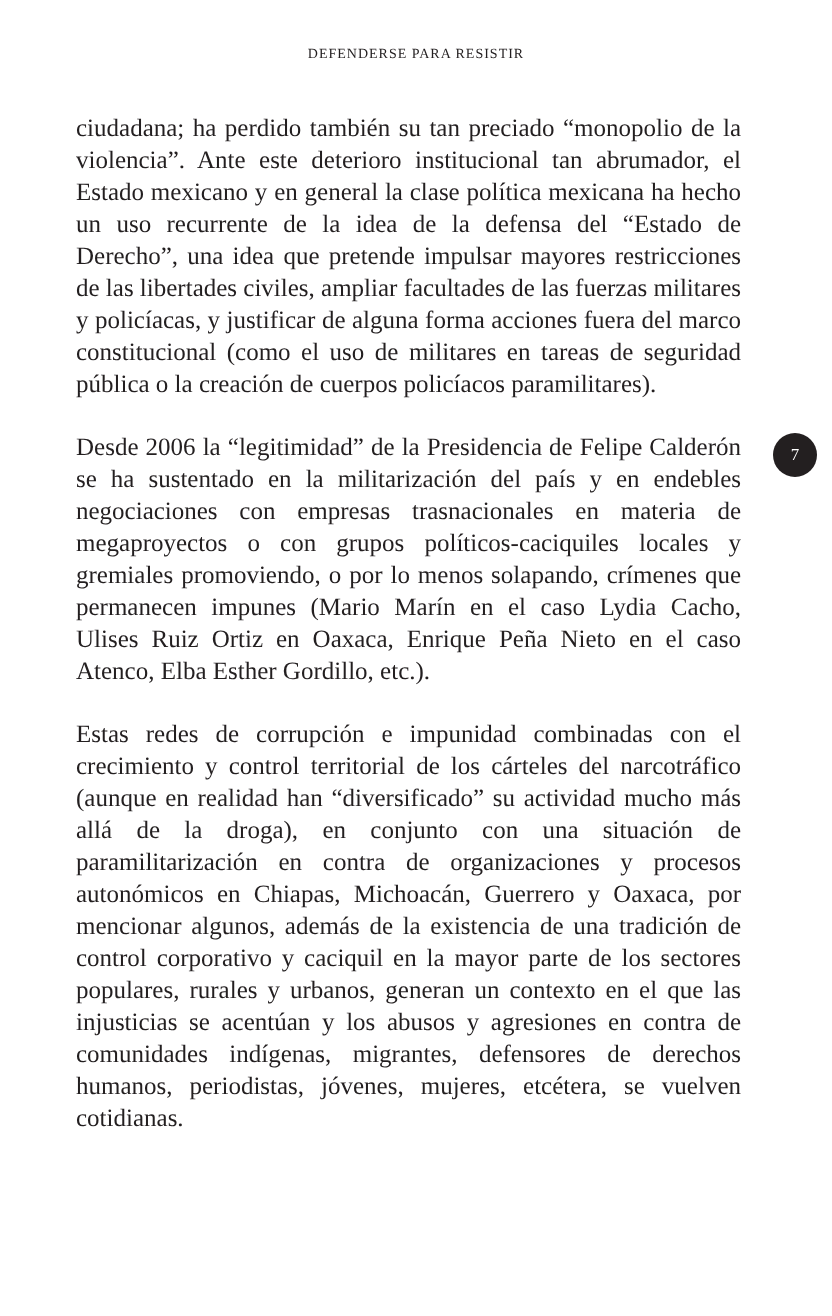DEFENDERSE PARA RESISTIR
ciudadana; ha perdido también su tan preciado “monopolio de la violencia”. Ante este deterioro institucional tan abrumador, el Estado mexicano y en general la clase política mexicana ha hecho un uso recurrente de la idea de la defensa del “Estado de Derecho”, una idea que pretende impulsar mayores restricciones de las libertades civiles, ampliar facultades de las fuerzas militares y policíacas, y justificar de alguna forma acciones fuera del marco constitucional (como el uso de militares en tareas de seguridad pública o la creación de cuerpos policíacos paramilitares).
Desde 2006 la “legitimidad” de la Presidencia de Felipe Calderón se ha sustentado en la militarización del país y en endebles negociaciones con empresas trasnacionales en materia de megaproyectos o con grupos políticos-caciquiles locales y gremiales promoviendo, o por lo menos solapando, crímenes que permanecen impunes (Mario Marín en el caso Lydia Cacho, Ulises Ruiz Ortiz en Oaxaca, Enrique Peña Nieto en el caso Atenco, Elba Esther Gordillo, etc.).
Estas redes de corrupción e impunidad combinadas con el crecimiento y control territorial de los cárteles del narcotráfico (aunque en realidad han “diversificado” su actividad mucho más allá de la droga), en conjunto con una situación de paramilitarización en contra de organizaciones y procesos autonómicos en Chiapas, Michoacán, Guerrero y Oaxaca, por mencionar algunos, además de la existencia de una tradición de control corporativo y caciquil en la mayor parte de los sectores populares, rurales y urbanos, generan un contexto en el que las injusticias se acentúan y los abusos y agresiones en contra de comunidades indígenas, migrantes, defensores de derechos humanos, periodistas, jóvenes, mujeres, etcétera, se vuelven cotidianas.
7